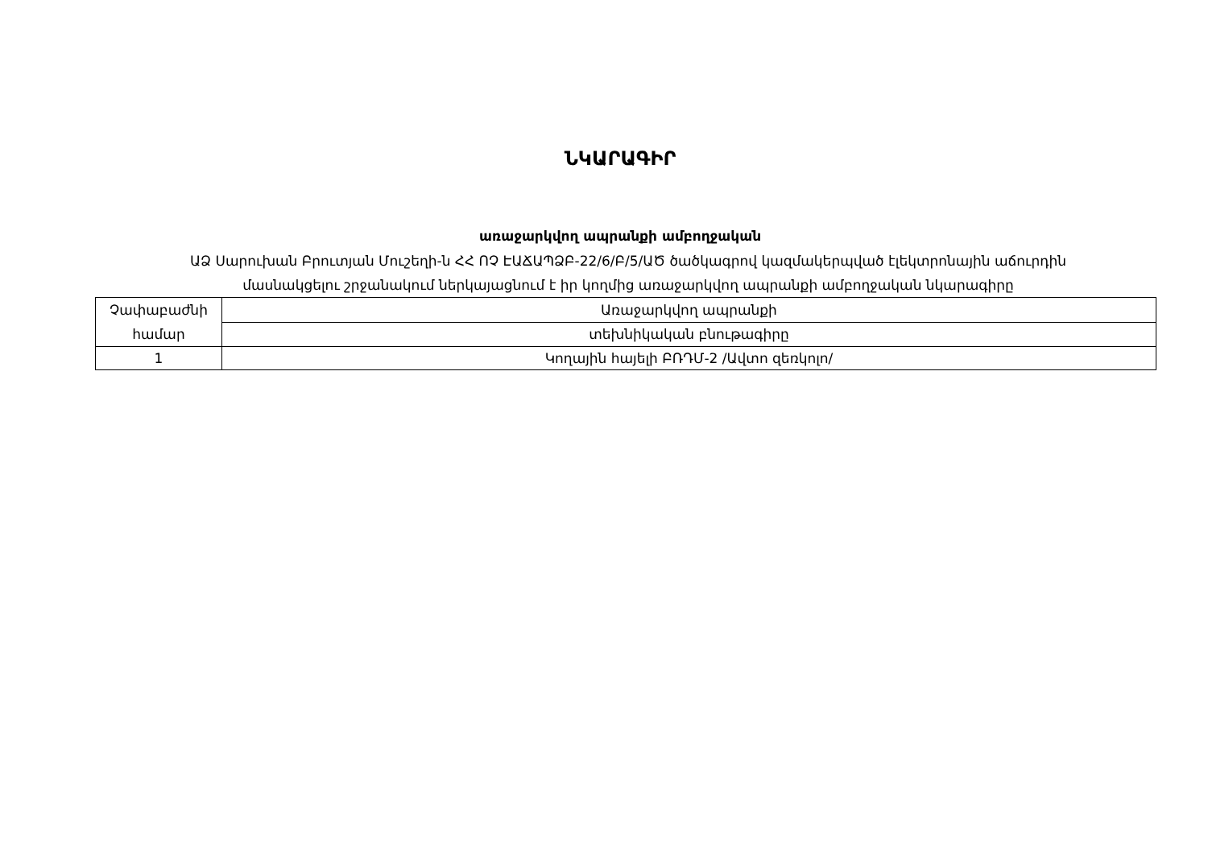ՆԿԱՐԱԳԻՐ
առաջարկվող ապրանքի ամբողջական
ԱՁ Սարուխան Բրուտյան Մուշեղի-ն ՀՀ ՈՉ ԷԱՃԱՊՁԲ-22/6/Բ/5/ԱԾ ծածկագրով կազմակերպված էլեկտրոնային աճուրդին
մասնակցելու շրջանակում ներկայացնում է իր կողմից առաջարկվող ապրանքի ամբողջական նկարագիրը
| Չափաբաժնի համար | Առաջարկվող ապրանքի |
| | տեխնիկական բնութագիրը |
| 1 | Կողային հայելի ԲՌԴՄ-2 /Ավտո զեռկոլո/ |